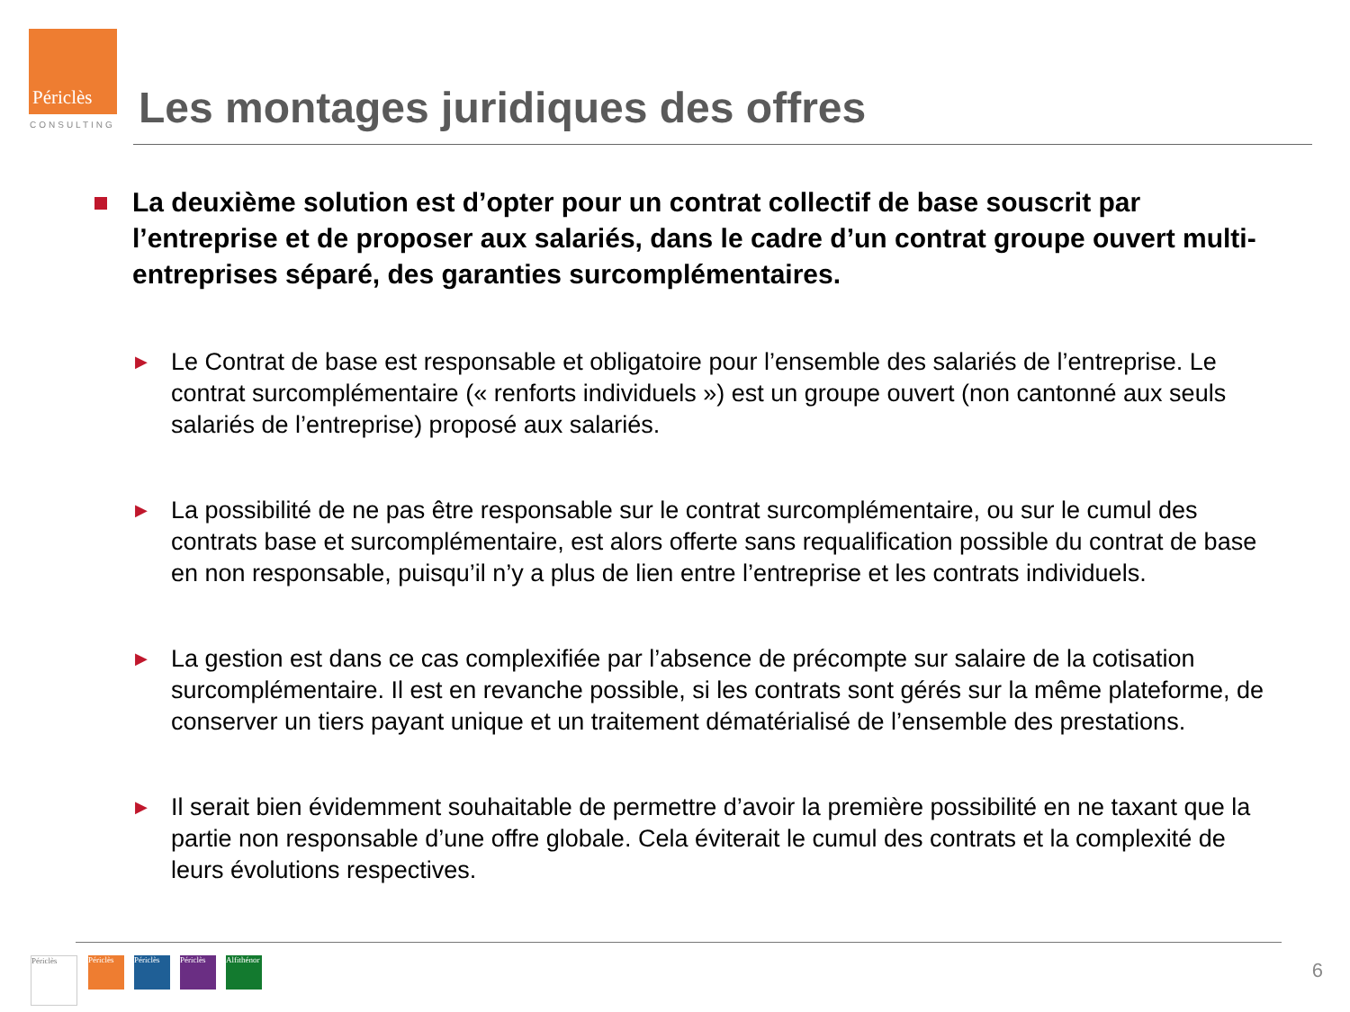Périclès
CONSULTING
Les montages juridiques des offres
La deuxième solution est d’opter pour un contrat collectif de base souscrit par l’entreprise et de proposer aux salariés, dans le cadre d’un contrat groupe ouvert multi-entreprises séparé, des garanties surcomplémentaires.
▶
Le Contrat de base est responsable et obligatoire pour l’ensemble des salariés de l’entreprise. Le contrat surcomplémentaire (« renforts individuels ») est un groupe ouvert (non cantonné aux seuls salariés de l’entreprise) proposé aux salariés.
▶
La possibilité de ne pas être responsable sur le contrat surcomplémentaire, ou sur le cumul des contrats base et surcomplémentaire, est alors offerte sans requalification possible du contrat de base en non responsable, puisqu’il n’y a plus de lien entre l’entreprise et les contrats individuels.
▶
La gestion est dans ce cas complexifiée par l’absence de précompte sur salaire de la cotisation surcomplémentaire. Il est en revanche possible, si les contrats sont gérés sur la même plateforme, de conserver un tiers payant unique et un traitement dématérialisé de l’ensemble des prestations.
▶
Il serait bien évidemment souhaitable de permettre d’avoir la première possibilité en ne taxant que la partie non responsable d’une offre globale. Cela éviterait le cumul des contrats et la complexité de leurs évolutions respectives.
Périclès
Périclès
Périclès
Périclès
Alfithénor
6